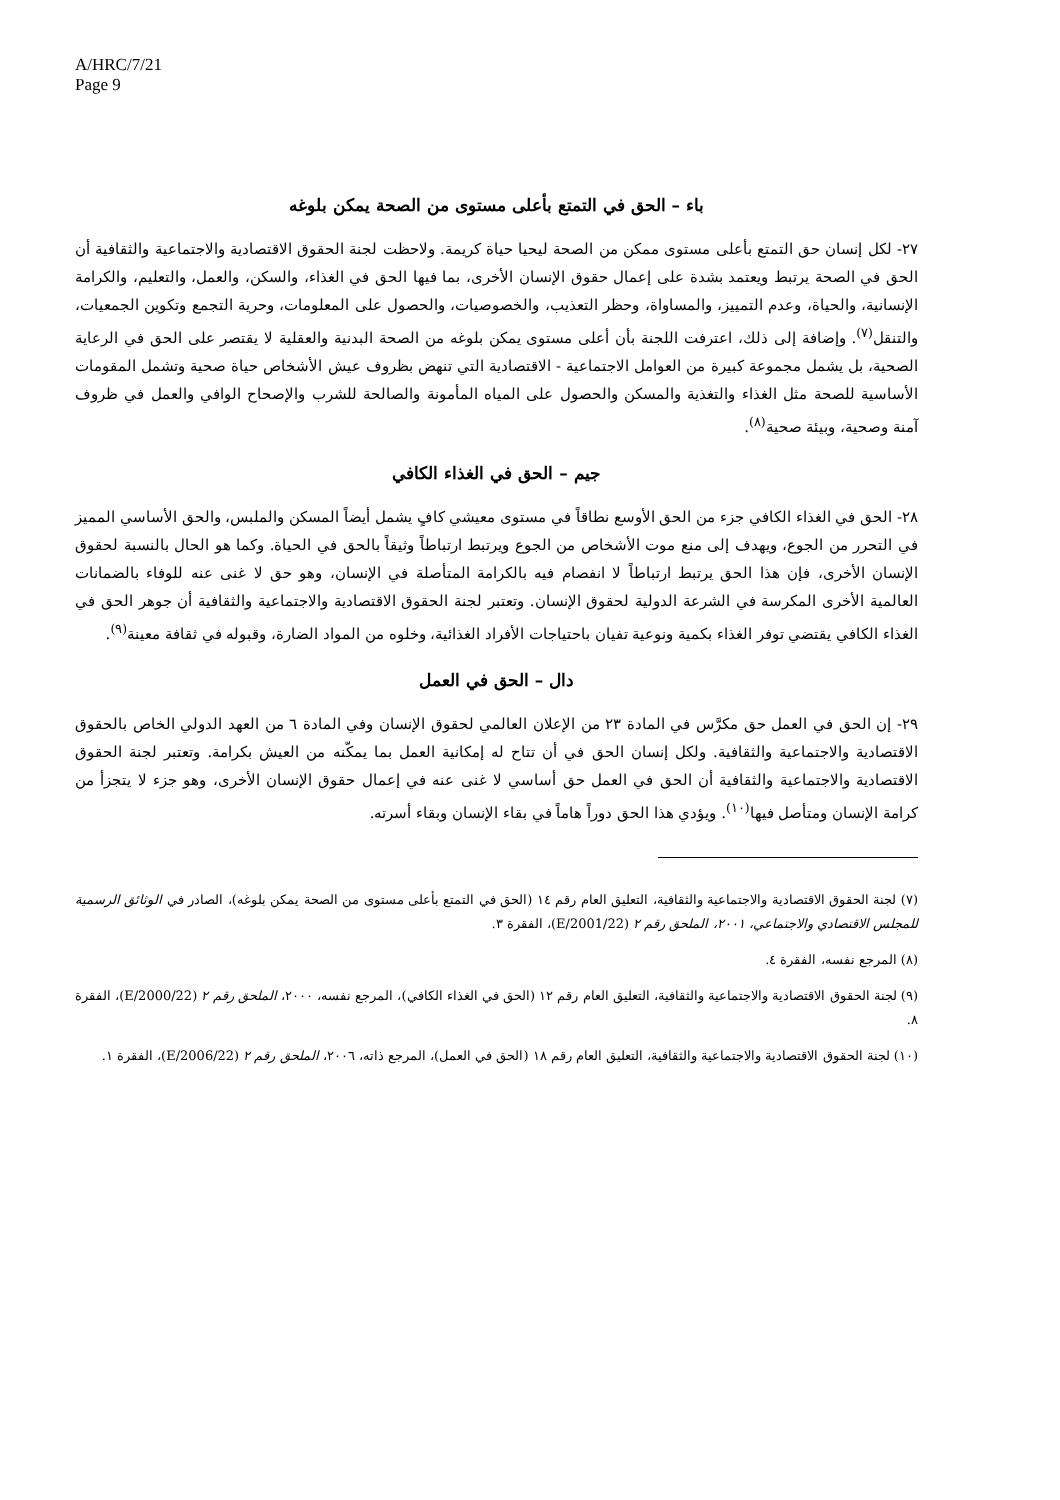A/HRC/7/21
Page 9
باء – الحق في التمتع بأعلى مستوى من الصحة يمكن بلوغه
٢٧- لكل إنسان حق التمتع بأعلى مستوى ممكن من الصحة ليحيا حياة كريمة. ولاحظت لجنة الحقوق الاقتصادية والاجتماعية والثقافية أن الحق في الصحة يرتبط ويعتمد بشدة على إعمال حقوق الإنسان الأخرى، بما فيها الحق في الغذاء، والسكن، والعمل، والتعليم، والكرامة الإنسانية، والحياة، وعدم التمييز، والمساواة، وحظر التعذيب، والخصوصيات، والحصول على المعلومات، وحرية التجمع وتكوين الجمعيات، والتنقل<sup>(٧)</sup>. وإضافة إلى ذلك، اعترفت اللجنة بأن أعلى مستوى يمكن بلوغه من الصحة البدنية والعقلية لا يقتصر على الحق في الرعاية الصحية، بل يشمل مجموعة كبيرة من العوامل الاجتماعية - الاقتصادية التي تنهض بظروف عيش الأشخاص حياة صحية وتشمل المقومات الأساسية للصحة مثل الغذاء والتغذية والمسكن والحصول على المياه المأمونة والصالحة للشرب والإصحاح الوافي والعمل في ظروف آمنة وصحية، وبيئة صحية<sup>(٨)</sup>.
جيم – الحق في الغذاء الكافي
٢٨- الحق في الغذاء الكافي جزء من الحق الأوسع نطاقاً في مستوى معيشي كافٍ يشمل أيضاً المسكن والملبس، والحق الأساسي المميز في التحرر من الجوع، ويهدف إلى منع موت الأشخاص من الجوع ويرتبط ارتباطاً وثيقاً بالحق في الحياة. وكما هو الحال بالنسبة لحقوق الإنسان الأخرى، فإن هذا الحق يرتبط ارتباطاً لا انفصام فيه بالكرامة المتأصلة في الإنسان، وهو حق لا غنى عنه للوفاء بالضمانات العالمية الأخرى المكرسة في الشرعة الدولية لحقوق الإنسان. وتعتبر لجنة الحقوق الاقتصادية والاجتماعية والثقافية أن جوهر الحق في الغذاء الكافي يقتضي توفر الغذاء بكمية ونوعية تفيان باحتياجات الأفراد الغذائية، وخلوه من المواد الضارة، وقبوله في ثقافة معينة<sup>(٩)</sup>.
دال – الحق في العمل
٢٩- إن الحق في العمل حق مكرَّس في المادة ٢٣ من الإعلان العالمي لحقوق الإنسان وفي المادة ٦ من العهد الدولي الخاص بالحقوق الاقتصادية والاجتماعية والثقافية. ولكل إنسان الحق في أن تتاح له إمكانية العمل بما يمكّنه من العيش بكرامة. وتعتبر لجنة الحقوق الاقتصادية والاجتماعية والثقافية أن الحق في العمل حق أساسي لا غنى عنه في إعمال حقوق الإنسان الأخرى، وهو جزء لا يتجزأ من كرامة الإنسان ومتأصل فيها<sup>(١٠)</sup>. ويؤدي هذا الحق دوراً هاماً في بقاء الإنسان وبقاء أسرته.
(٧) لجنة الحقوق الاقتصادية والاجتماعية والثقافية، التعليق العام رقم ١٤ (الحق في التمتع بأعلى مستوى من الصحة يمكن بلوغه)، الصادر في الوثائق الرسمية للمجلس الاقتصادي والاجتماعي، ٢٠٠١، الملحق رقم ٢ (E/2001/22)، الفقرة ٣.
(٨) المرجع نفسه، الفقرة ٤.
(٩) لجنة الحقوق الاقتصادية والاجتماعية والثقافية، التعليق العام رقم ١٢ (الحق في الغذاء الكافي)، المرجع نفسه، ٢٠٠٠، الملحق رقم ٢ (E/2000/22)، الفقرة ٨.
(١٠) لجنة الحقوق الاقتصادية والاجتماعية والثقافية، التعليق العام رقم ١٨ (الحق في العمل)، المرجع ذاته، ٢٠٠٦، الملحق رقم ٢ (E/2006/22)، الفقرة ١.